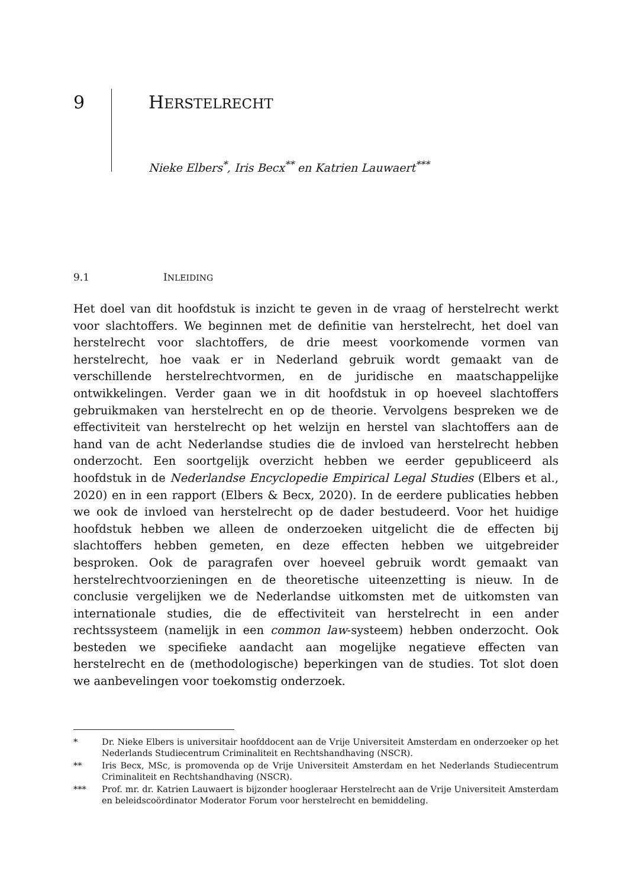9 HERSTELRECHT
Nieke Elbers<sup>*</sup>, Iris Becx<sup>**</sup> en Katrien Lauwaert<sup>***</sup>
9.1 INLEIDING
Het doel van dit hoofdstuk is inzicht te geven in de vraag of herstelrecht werkt voor slachtoffers. We beginnen met de definitie van herstelrecht, het doel van herstelrecht voor slachtoffers, de drie meest voorkomende vormen van herstelrecht, hoe vaak er in Nederland gebruik wordt gemaakt van de verschillende herstelrechtvormen, en de juridische en maatschappelijke ontwikkelingen. Verder gaan we in dit hoofdstuk in op hoeveel slachtoffers gebruikmaken van herstelrecht en op de theorie. Vervolgens bespreken we de effectiviteit van herstelrecht op het welzijn en herstel van slachtoffers aan de hand van de acht Nederlandse studies die de invloed van herstelrecht hebben onderzocht. Een soortgelijk overzicht hebben we eerder gepubliceerd als hoofdstuk in de Nederlandse Encyclopedie Empirical Legal Studies (Elbers et al., 2020) en in een rapport (Elbers & Becx, 2020). In de eerdere publicaties hebben we ook de invloed van herstelrecht op de dader bestudeerd. Voor het huidige hoofdstuk hebben we alleen de onderzoeken uitgelicht die de effecten bij slachtoffers hebben gemeten, en deze effecten hebben we uitgebreider besproken. Ook de paragrafen over hoeveel gebruik wordt gemaakt van herstelrechtvoorzieningen en de theoretische uiteenzetting is nieuw. In de conclusie vergelijken we de Nederlandse uitkomsten met de uitkomsten van internationale studies, die de effectiviteit van herstelrecht in een ander rechtssysteem (namelijk in een common law-systeem) hebben onderzocht. Ook besteden we specifieke aandacht aan mogelijke negatieve effecten van herstelrecht en de (methodologische) beperkingen van de studies. Tot slot doen we aanbevelingen voor toekomstig onderzoek.
* Dr. Nieke Elbers is universitair hoofddocent aan de Vrije Universiteit Amsterdam en onderzoeker op het Nederlands Studiecentrum Criminaliteit en Rechtshandhaving (NSCR).
** Iris Becx, MSc, is promovenda op de Vrije Universiteit Amsterdam en het Nederlands Studiecentrum Criminaliteit en Rechtshandhaving (NSCR).
*** Prof. mr. dr. Katrien Lauwaert is bijzonder hoogleraar Herstelrecht aan de Vrije Universiteit Amsterdam en beleidscoördinator Moderator Forum voor herstelrecht en bemiddeling.